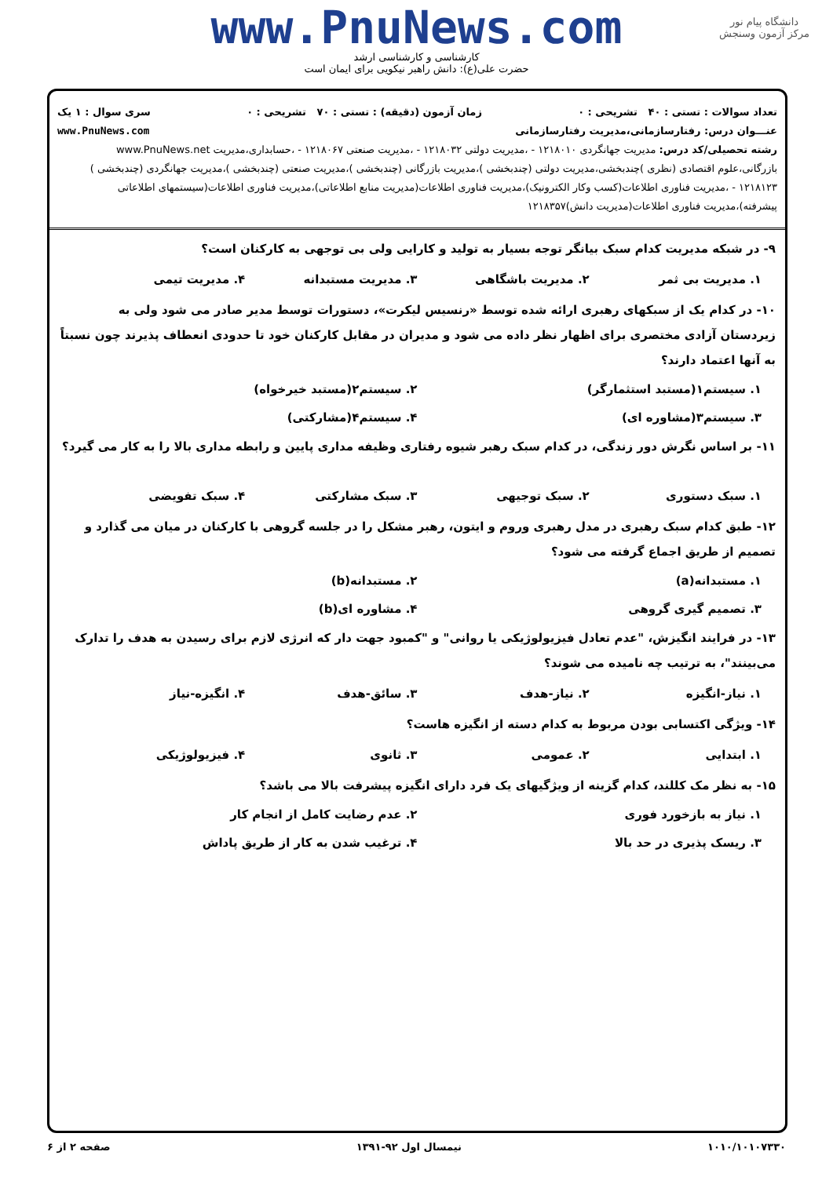دانشگاه پیام نور
مرکز آزمون وسنجش
www.PnuNews.com
کارشناسی و کارشناسی ارشد
حضرت علی(ع): دانش راهبر نیکویی برای ایمان است
تعداد سوالات : تستی : ۴۰ تشریحی : ۰ زمان آزمون (دقیقه) : تستی : ۷۰ تشریحی : ۰ سری سوال : ۱ یک
عنـــوان درس: رفتارسازمانی،مدیریت رفتارسازمانی www.PnuNews.com
رشته تحصیلی/کد درس: مدیریت جهانگردی ۱۲۱۸۰۱۰ - ،مدیریت دولتی ۱۲۱۸۰۳۲ - ،مدیریت صنعتی ۱۲۱۸۰۶۷ - ،حسابداری،مدیریت www.PnuNews.net بازرگانی،علوم اقتصادی (نظری )چندبخشی،مدیریت دولتی (چندبخشی )،مدیریت بازرگانی (چندبخشی )،مدیریت صنعتی (چندبخشی )،مدیریت جهانگردی (چندبخشی ) ۱۲۱۸۱۲۳ - ،مدیریت فناوری اطلاعات(کسب وکار الکترونیک)،مدیریت فناوری اطلاعات(مدیریت منابع اطلاعاتی)،مدیریت فناوری اطلاعات(سیستمهای اطلاعاتی پیشرفته)،مدیریت فناوری اطلاعات(مدیریت دانش)۱۲۱۸۳۵۷
۹- در شبکه مدیریت کدام سبک بیانگر توجه بسیار به تولید و کارایی ولی بی توجهی به کارکنان است؟
۱. مدیریت بی ثمر ۲. مدیریت باشگاهی ۳. مدیریت مستبدانه ۴. مدیریت تیمی
۱۰- در کدام یک از سبکهای رهبری ارائه شده توسط «رنسیس لیکرت»، دستورات توسط مدیر صادر می شود ولی به زیردستان آزادی مختصری برای اظهار نظر داده می شود و مدیران در مقابل کارکنان خود تا حدودی انعطاف پذیرند چون نسبتاً به آنها اعتماد دارند؟
۱. سیستم۱(مستبد استثمارگر) ۲. سیستم۲(مستبد خیرخواه) ۳. سیستم۳(مشاوره ای) ۴. سیستم۴(مشارکتی)
۱۱- بر اساس نگرش دور زندگی، در کدام سبک رهبر شیوه رفتاری وظیفه مداری پایین و رابطه مداری بالا را به کار می گیرد؟
۱. سبک دستوری ۲. سبک توجیهی ۳. سبک مشارکتی ۴. سبک تفویضی
۱۲- طبق کدام سبک رهبری در مدل رهبری وروم و ایتون، رهبر مشکل را در جلسه گروهی با کارکنان در میان می گذارد و تصمیم از طریق اجماع گرفته می شود؟
۱. مستبدانه(a) ۲. مستبدانه(b) ۳. تصمیم گیری گروهی ۴. مشاوره ای(b)
۱۳- در فرایند انگیزش، "عدم تعادل فیزیولوژیکی یا روانی" و "کمبود جهت دار که انرژی لازم برای رسیدن به هدف را تدارک می‌بینند"، به ترتیب چه نامیده می شوند؟
۱. نیاز-انگیزه ۲. نیاز-هدف ۳. سائق-هدف ۴. انگیزه-نیاز
۱۴- ویژگی اکتسابی بودن مربوط به کدام دسته از انگیزه هاست؟
۱. ابتدایی ۲. عمومی ۳. ثانوی ۴. فیزیولوژیکی
۱۵- به نظر مک کللند، کدام گزینه از ویژگیهای یک فرد دارای انگیزه پیشرفت بالا می باشد؟
۱. نیاز به بازخورد فوری ۲. عدم رضایت کامل از انجام کار ۳. ریسک پذیری در حد بالا ۴. ترغیب شدن به کار از طریق پاداش
۱۰۱۰/۱۰۱۰۷۳۳۰ نیمسال اول ۹۲-۱۳۹۱ صفحه ۲ از ۶